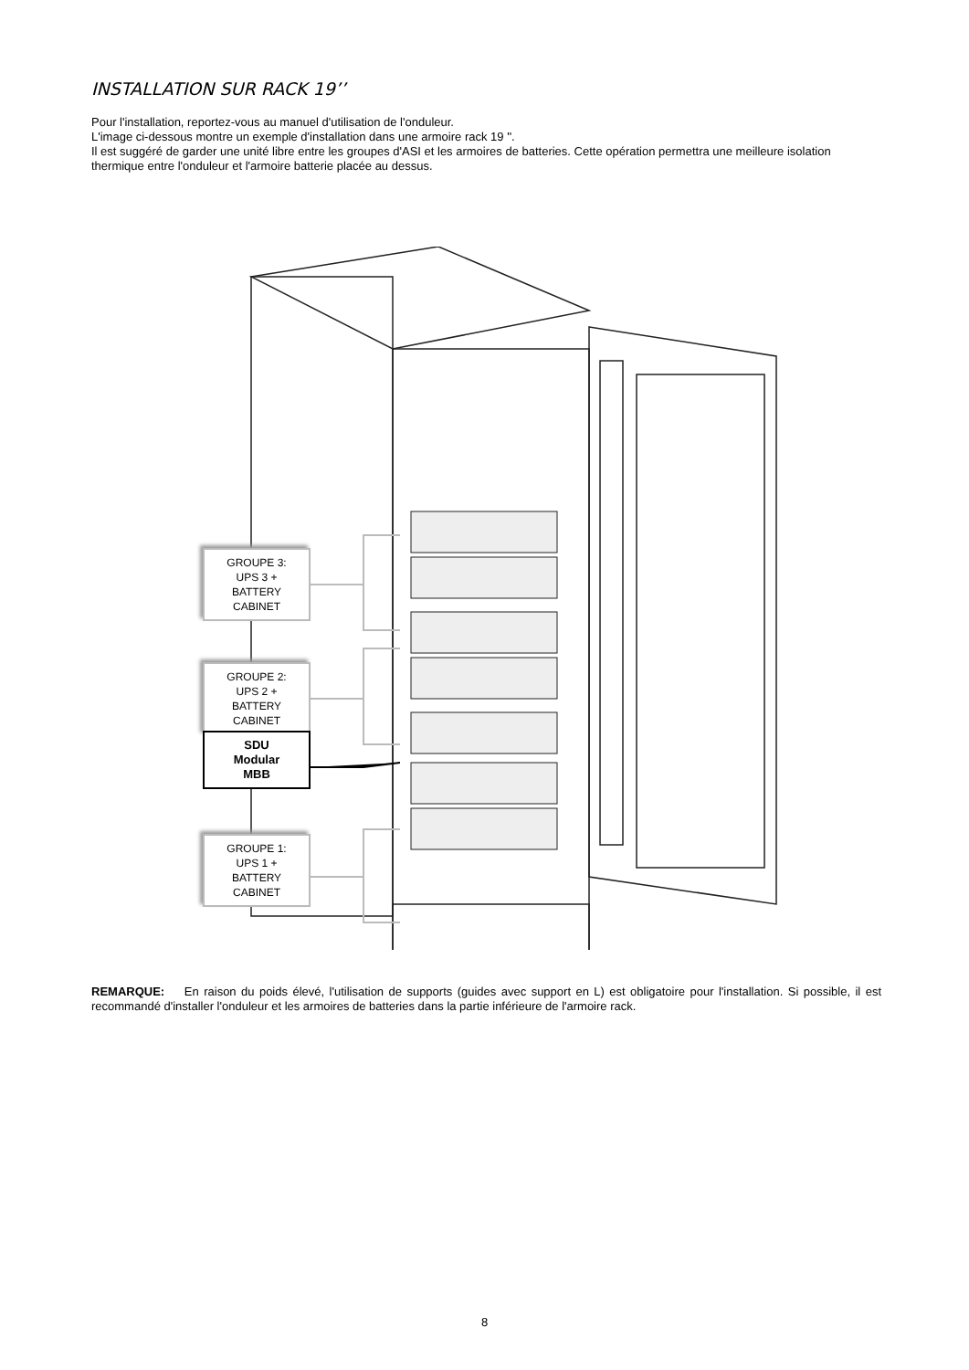INSTALLATION SUR RACK 19’’
Pour l'installation, reportez-vous au manuel d'utilisation de l'onduleur.
L'image ci-dessous montre un exemple d'installation dans une armoire rack 19 ''.
Il est suggéré de garder une unité libre entre les groupes d'ASI et les armoires de batteries. Cette opération permettra une meilleure isolation thermique entre l'onduleur et l'armoire batterie placée au dessus.
GROUPE 3:
UPS 3 +
BATTERY
CABINET
GROUPE 2:
UPS 2 +
BATTERY
CABINET
SDU
Modular
MBB
GROUPE 1:
UPS 1 +
BATTERY
CABINET
REMARQUE: En raison du poids élevé, l'utilisation de supports (guides avec support en L) est obligatoire pour l'installation. Si possible, il est recommandé d'installer l'onduleur et les armoires de batteries dans la partie inférieure de l'armoire rack.
8